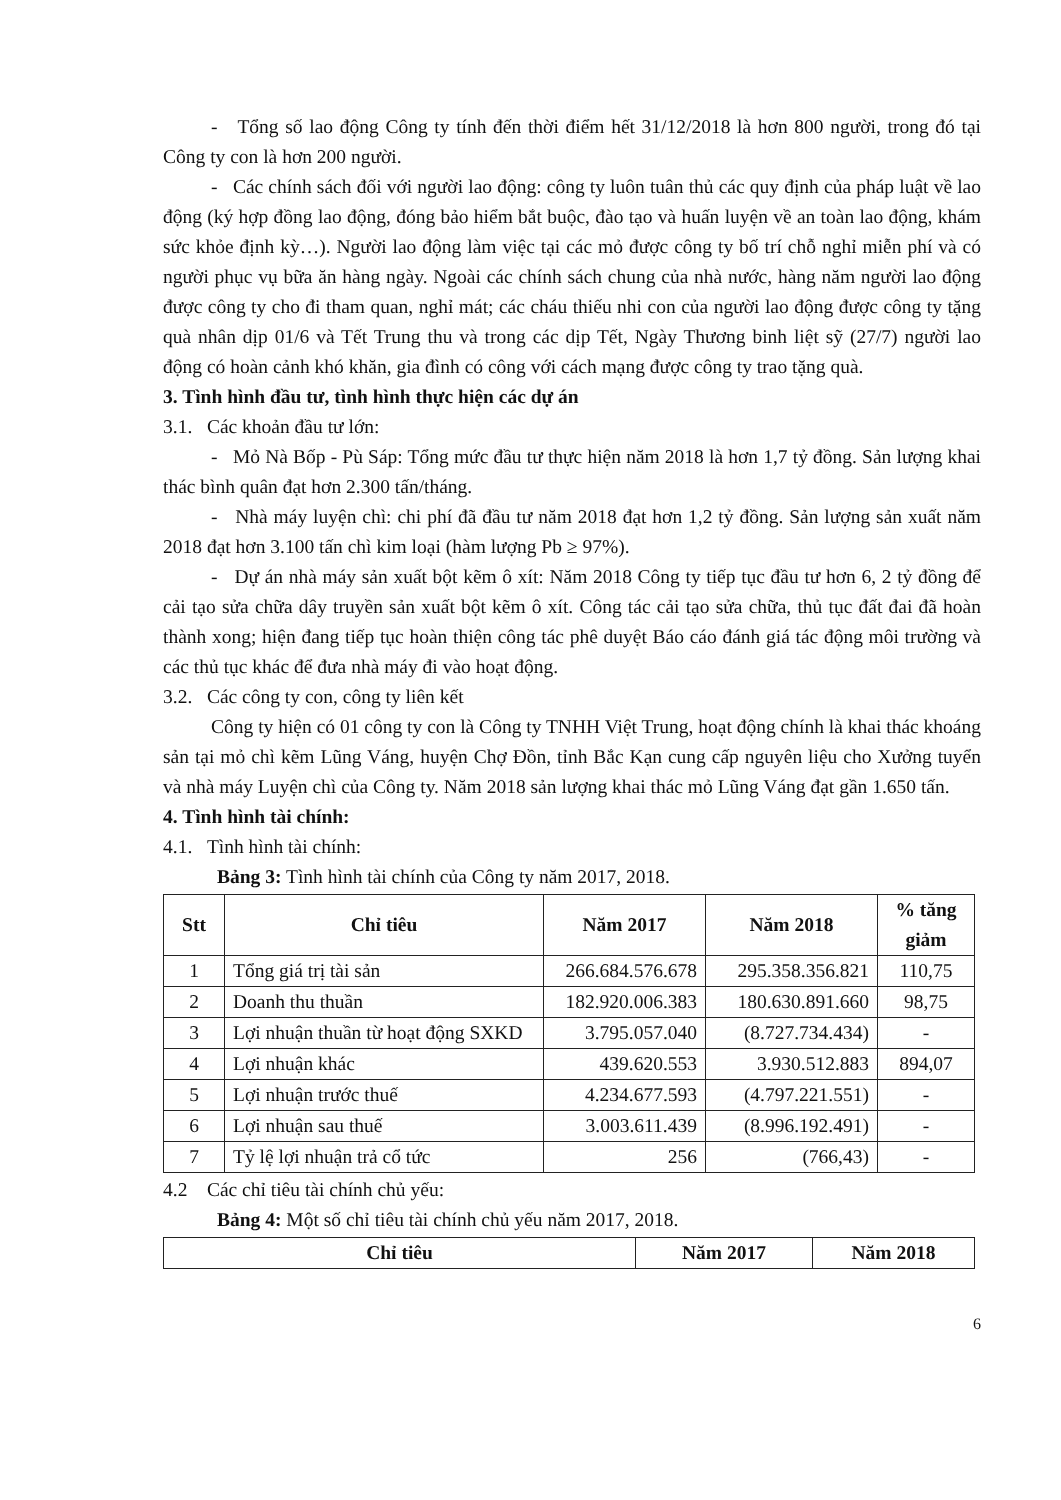- Tổng số lao động Công ty tính đến thời điểm hết 31/12/2018 là hơn 800 người, trong đó tại Công ty con là hơn 200 người.
- Các chính sách đối với người lao động: công ty luôn tuân thủ các quy định của pháp luật về lao động (ký hợp đồng lao động, đóng bảo hiểm bắt buộc, đào tạo và huấn luyện về an toàn lao động, khám sức khỏe định kỳ…). Người lao động làm việc tại các mỏ được công ty bố trí chỗ nghỉ miễn phí và có người phục vụ bữa ăn hàng ngày. Ngoài các chính sách chung của nhà nước, hàng năm người lao động được công ty cho đi tham quan, nghỉ mát; các cháu thiếu nhi con của người lao động được công ty tặng quà nhân dịp 01/6 và Tết Trung thu và trong các dịp Tết, Ngày Thương binh liệt sỹ (27/7) người lao động có hoàn cảnh khó khăn, gia đình có công với cách mạng được công ty trao tặng quà.
3. Tình hình đầu tư, tình hình thực hiện các dự án
3.1. Các khoản đầu tư lớn:
- Mỏ Nà Bốp - Pù Sáp: Tổng mức đầu tư thực hiện năm 2018 là hơn 1,7 tỷ đồng. Sản lượng khai thác bình quân đạt hơn 2.300 tấn/tháng.
- Nhà máy luyện chì: chi phí đã đầu tư năm 2018 đạt hơn 1,2 tỷ đồng. Sản lượng sản xuất năm 2018 đạt hơn 3.100 tấn chì kim loại (hàm lượng Pb ≥ 97%).
- Dự án nhà máy sản xuất bột kẽm ô xít: Năm 2018 Công ty tiếp tục đầu tư hơn 6, 2 tỷ đồng để cải tạo sửa chữa dây truyền sản xuất bột kẽm ô xít. Công tác cải tạo sửa chữa, thủ tục đất đai đã hoàn thành xong; hiện đang tiếp tục hoàn thiện công tác phê duyệt Báo cáo đánh giá tác động môi trường và các thủ tục khác để đưa nhà máy đi vào hoạt động.
3.2. Các công ty con, công ty liên kết
Công ty hiện có 01 công ty con là Công ty TNHH Việt Trung, hoạt động chính là khai thác khoáng sản tại mỏ chì kẽm Lũng Váng, huyện Chợ Đồn, tỉnh Bắc Kạn cung cấp nguyên liệu cho Xưởng tuyển và nhà máy Luyện chì của Công ty. Năm 2018 sản lượng khai thác mỏ Lũng Váng đạt gần 1.650 tấn.
4. Tình hình tài chính:
4.1. Tình hình tài chính:
Bảng 3: Tình hình tài chính của Công ty năm 2017, 2018.
| Stt | Chỉ tiêu | Năm 2017 | Năm 2018 | % tăng giảm |
| --- | --- | --- | --- | --- |
| 1 | Tổng giá trị tài sản | 266.684.576.678 | 295.358.356.821 | 110,75 |
| 2 | Doanh thu thuần | 182.920.006.383 | 180.630.891.660 | 98,75 |
| 3 | Lợi nhuận thuần từ hoạt động SXKD | 3.795.057.040 | (8.727.734.434) | - |
| 4 | Lợi nhuận khác | 439.620.553 | 3.930.512.883 | 894,07 |
| 5 | Lợi nhuận trước thuế | 4.234.677.593 | (4.797.221.551) | - |
| 6 | Lợi nhuận sau thuế | 3.003.611.439 | (8.996.192.491) | - |
| 7 | Tỷ lệ lợi nhuận trả cổ tức | 256 | (766,43) | - |
4.2 Các chỉ tiêu tài chính chủ yếu:
Bảng 4: Một số chỉ tiêu tài chính chủ yếu năm 2017, 2018.
| Chỉ tiêu | Năm 2017 | Năm 2018 |
| --- | --- | --- |
6